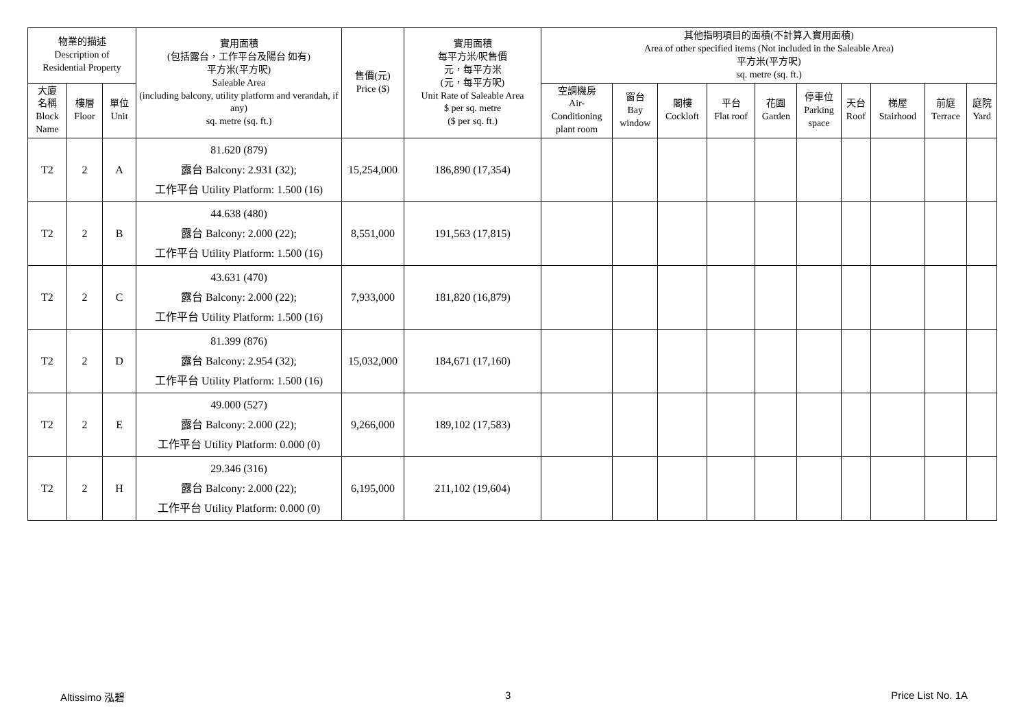| 物業的描述 Description of Residential Property | | | 實用面積 (包括露台，工作平台及陽台 如有) 平方米(平方呎) Saleable Area (including balcony, utility platform and verandah, if any) sq. metre (sq. ft.) | 售價(元) Price ($) | 實用面積 每平方米/呎售價 元，每平方米 (元，每平方呎) Unit Rate of Saleable Area $ per sq. metre ($ per sq. ft.) | 其他指明項目的面積(不計算入實用面積) Area of other specified items (Not included in the Saleable Area) 平方米(平方呎) sq. metre (sq. ft.) | | | | | | | | | |
| --- | --- | --- | --- | --- | --- | --- | --- | --- | --- | --- | --- | --- | --- | --- | --- |
| 大廈 名稱 Block Name | 樓層 Floor | 單位 Unit | | | | 空調機房 Air- Conditioning plant room | 窗台 Bay window | 閣樓 Cockloft | 平台 Flat roof | 花園 Garden | 停車位 Parking space | 天台 Roof | 梯屋 Stairhood | 前庭 Terrace | 庭院 Yard |
| T2 | 2 | A | 81.620 (879) 露台 Balcony: 2.931 (32); 工作平台 Utility Platform: 1.500 (16) | 15,254,000 | 186,890 (17,354) | | | | | | | | | | |
| T2 | 2 | B | 44.638 (480) 露台 Balcony: 2.000 (22); 工作平台 Utility Platform: 1.500 (16) | 8,551,000 | 191,563 (17,815) | | | | | | | | | | |
| T2 | 2 | C | 43.631 (470) 露台 Balcony: 2.000 (22); 工作平台 Utility Platform: 1.500 (16) | 7,933,000 | 181,820 (16,879) | | | | | | | | | | |
| T2 | 2 | D | 81.399 (876) 露台 Balcony: 2.954 (32); 工作平台 Utility Platform: 1.500 (16) | 15,032,000 | 184,671 (17,160) | | | | | | | | | | |
| T2 | 2 | E | 49.000 (527) 露台 Balcony: 2.000 (22); 工作平台 Utility Platform: 0.000 (0) | 9,266,000 | 189,102 (17,583) | | | | | | | | | | |
| T2 | 2 | H | 29.346 (316) 露台 Balcony: 2.000 (22); 工作平台 Utility Platform: 0.000 (0) | 6,195,000 | 211,102 (19,604) | | | | | | | | | | |
Altissimo 泓碧 3 Price List No. 1A